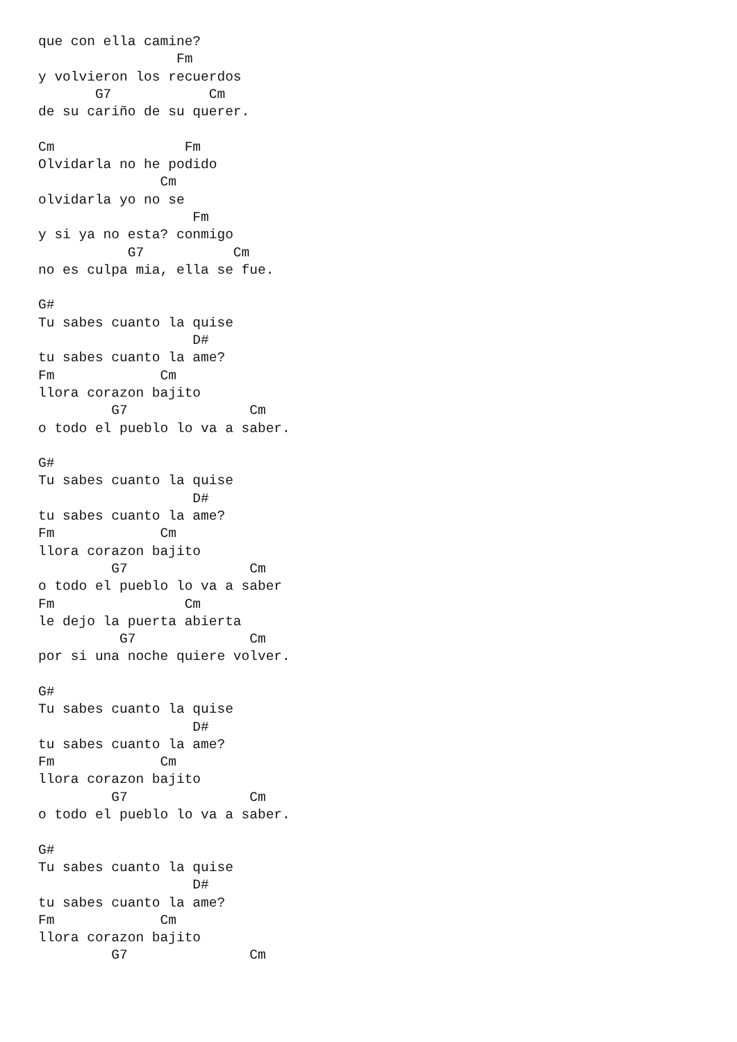que con ella camine?
                 Fm
y volvieron los recuerdos
       G7            Cm
de su cariño de su querer.

Cm                Fm
Olvidarla no he podido
               Cm
olvidarla yo no se
                   Fm
y si ya no esta? conmigo
           G7           Cm
no es culpa mia, ella se fue.

G#
Tu sabes cuanto la quise
                   D#
tu sabes cuanto la ame?
Fm             Cm
llora corazon bajito
         G7               Cm
o todo el pueblo lo va a saber.

G#
Tu sabes cuanto la quise
                   D#
tu sabes cuanto la ame?
Fm             Cm
llora corazon bajito
         G7               Cm
o todo el pueblo lo va a saber
Fm                Cm
le dejo la puerta abierta
          G7              Cm
por si una noche quiere volver.

G#
Tu sabes cuanto la quise
                   D#
tu sabes cuanto la ame?
Fm             Cm
llora corazon bajito
         G7               Cm
o todo el pueblo lo va a saber.

G#
Tu sabes cuanto la quise
                   D#
tu sabes cuanto la ame?
Fm             Cm
llora corazon bajito
         G7               Cm